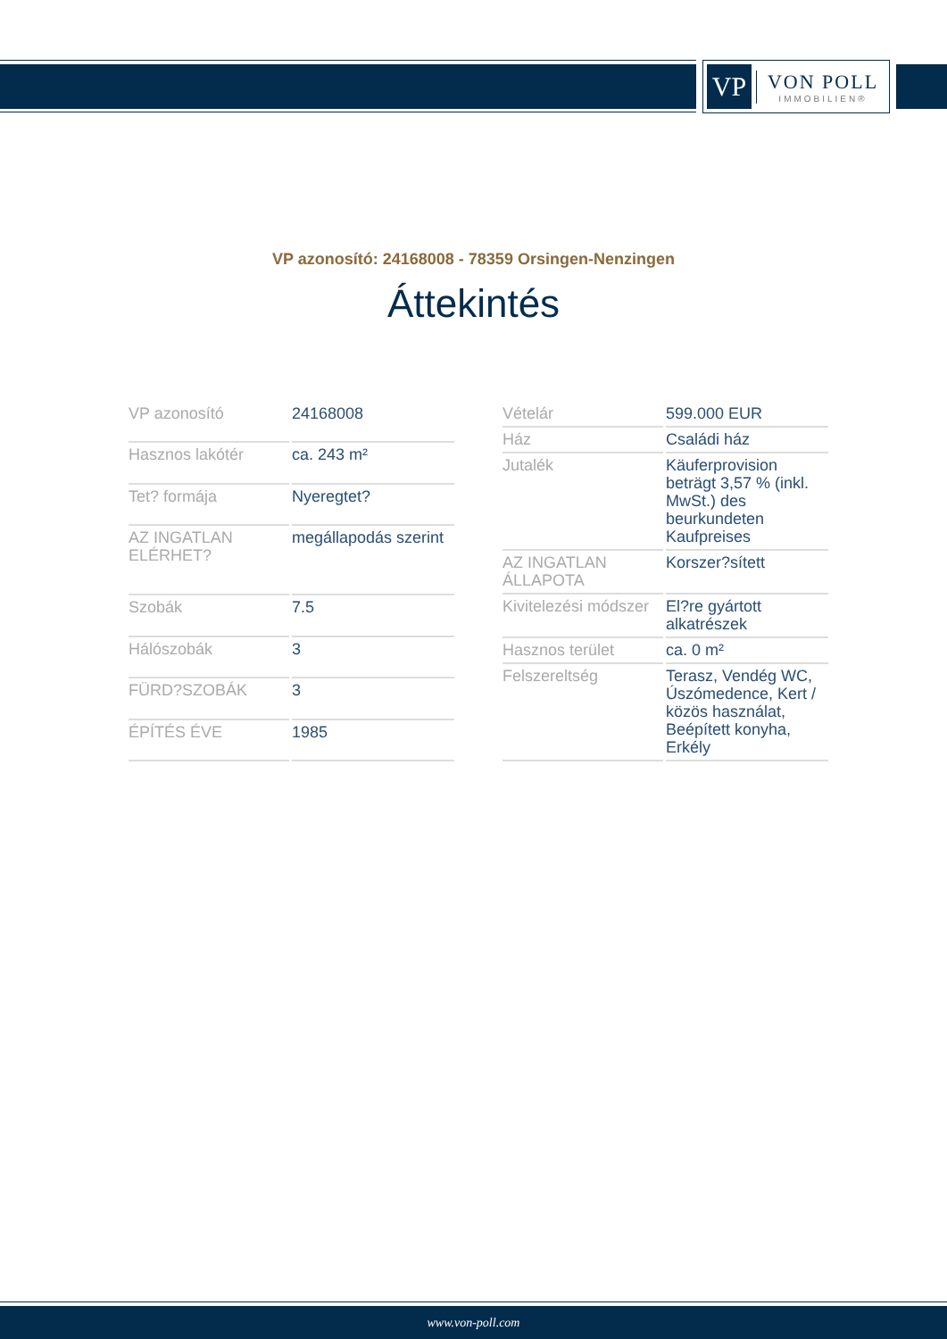VP
VON POLL
IMMOBILIEN®
VP azonosító: 24168008 - 78359 Orsingen-Nenzingen
Áttekintés
| VP azonosító | 24168008 |
| Hasznos lakótér | ca. 243 m² |
| Tet? formája | Nyeregtet? |
| AZ INGATLAN ELÉRHET? | megállapodás szerint |
| Szobák | 7.5 |
| Hálószobák | 3 |
| FÜRD?SZOBÁK | 3 |
| ÉPÍTÉS ÉVE | 1985 |
| Vételár | 599.000 EUR |
| Ház | Családi ház |
| Jutalék | Käuferprovision beträgt 3,57 % (inkl. MwSt.) des beurkundeten Kaufpreises |
| AZ INGATLAN ÁLLAPOTA | Korszer?sített |
| Kivitelezési módszer | El?re gyártott alkatrészek |
| Hasznos terület | ca. 0 m² |
| Felszereltség | Terasz, Vendég WC, Úszómedence, Kert / közös használat, Beépített konyha, Erkély |
www.von-poll.com